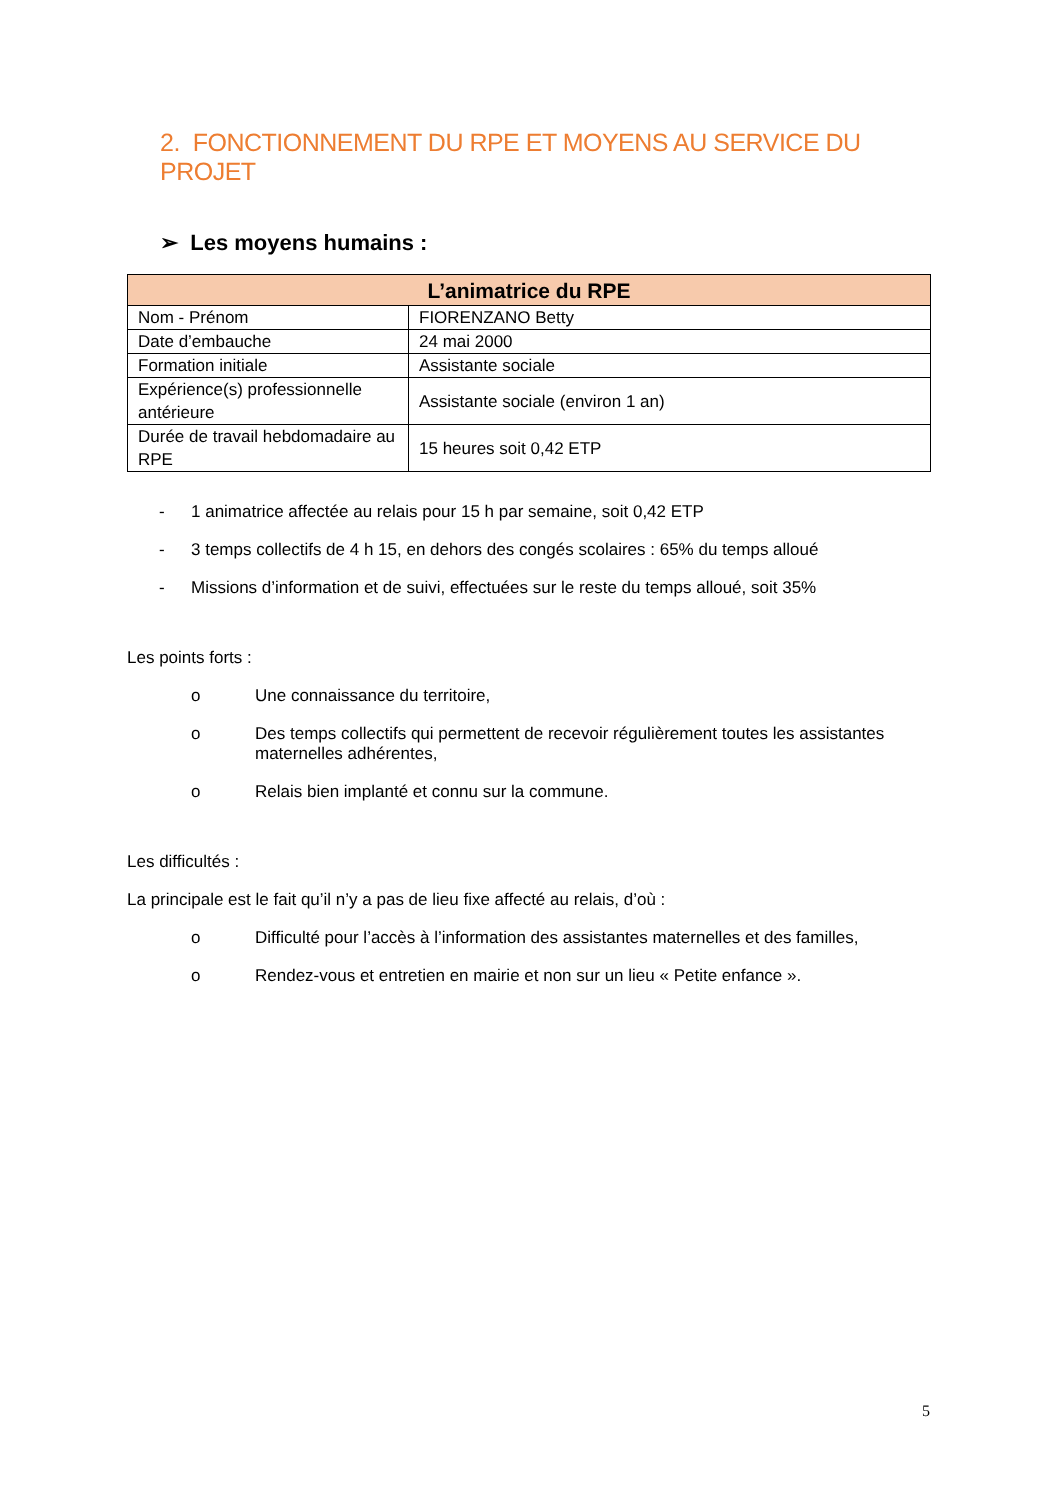2. FONCTIONNEMENT DU RPE ET MOYENS AU SERVICE DU PROJET
➢ Les moyens humains :
| L’animatrice du RPE | |
| --- | --- |
| Nom - Prénom | FIORENZANO Betty |
| Date d’embauche | 24 mai 2000 |
| Formation initiale | Assistante sociale |
| Expérience(s) professionnelle antérieure | Assistante sociale (environ 1 an) |
| Durée de travail hebdomadaire au RPE | 15 heures soit 0,42 ETP |
- 1 animatrice affectée au relais pour 15 h par semaine, soit 0,42 ETP
- 3 temps collectifs de 4 h 15, en dehors des congés scolaires : 65% du temps alloué
- Missions d’information et de suivi, effectuées sur le reste du temps alloué, soit 35%
Les points forts :
o Une connaissance du territoire,
o Des temps collectifs qui permettent de recevoir régulièrement toutes les assistantes maternelles adhérentes,
o Relais bien implanté et connu sur la commune.
Les difficultés :
La principale est le fait qu’il n’y a pas de lieu fixe affecté au relais, d’où :
o Difficulté pour l’accès à l’information des assistantes maternelles et des familles,
o Rendez-vous et entretien en mairie et non sur un lieu « Petite enfance ».
5